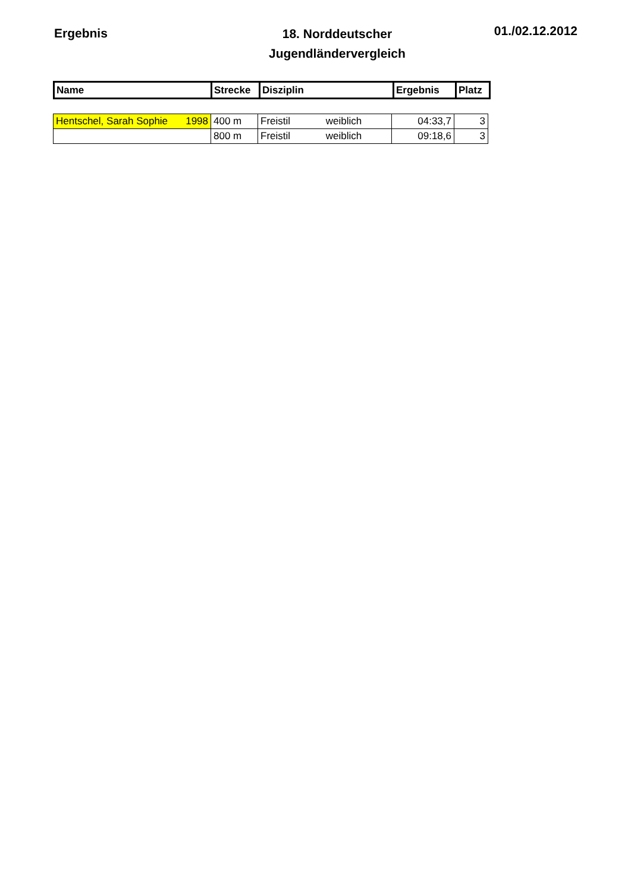Ergebnis
18. Norddeutscher
Jugendländervergleich
01./02.12.2012
| Name | Strecke | Disziplin | Ergebnis | Platz |
| --- | --- | --- | --- | --- |
| Hentschel, Sarah Sophie 1998 | 400 m | Freistil weiblich | 04:33,7 | 3 |
| | 800 m | Freistil weiblich | 09:18,6 | 3 |